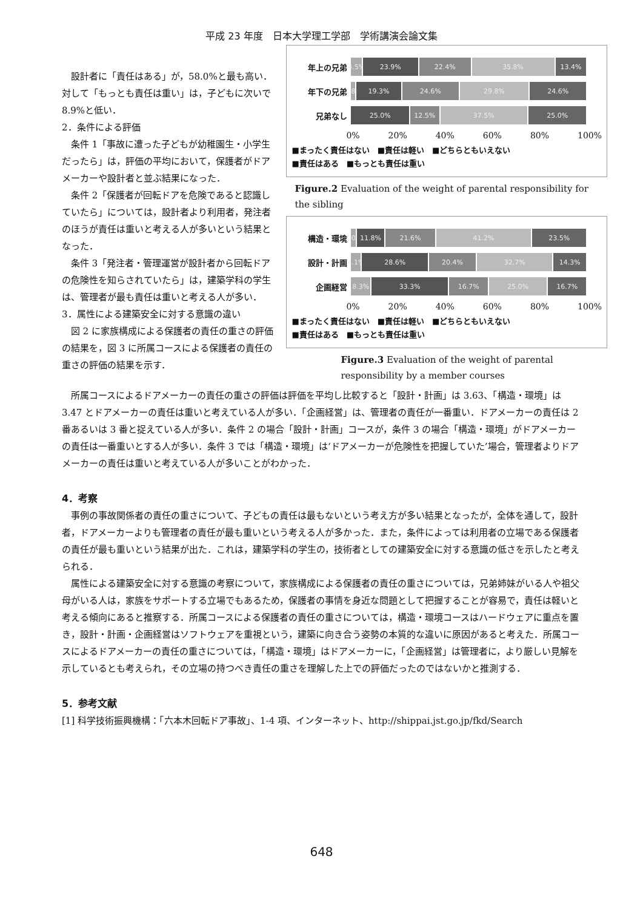平成 23 年度　日本大学理工学部　学術講演会論文集
　設計者に「責任はある」が，58.0%と最も高い．対して「もっとも責任は重い」は，子どもに次いで 8.9%と低い．
2．条件による評価
　条件 1「事故に遭った子どもが幼稚園生・小学生だったら」は，評価の平均において，保護者がドアメーカーや設計者と並ぶ結果になった．
　条件 2「保護者が回転ドアを危険であると認識していたら」については，設計者より利用者，発注者のほうが責任は重いと考える人が多いという結果となった．
　条件 3「発注者・管理運営が設計者から回転ドアの危険性を知らされていたら」は，建築学科の学生は、管理者が最も責任は重いと考える人が多い．
3．属性による建築安全に対する意識の違い
　図 2 に家族構成による保護者の責任の重さの評価の結果を，図 3 に所属コースによる保護者の責任の重さの評価の結果を示す．
年上の兄弟
4.5% 23.9% 22.4% 35.8% 13.4%
年下の兄弟
1.8% 19.3% 24.6% 29.8% 24.6%
兄弟なし
25.0% 12.5% 37.5% 25.0%
0% 20% 40% 60% 80% 100%
■まったく責任はない　■責任は軽い　■どちらともいえない
■責任はある　■もっとも責任は重い
Figure.2 Evaluation of the weight of parental responsibility for the sibling
構造・環境
2.0% 11.8% 21.6% 41.2% 23.5%
設計・計画
4.1% 28.6% 20.4% 32.7% 14.3%
企画経営
8.3% 33.3% 16.7% 25.0% 16.7%
0% 20% 40% 60% 80% 100%
■まったく責任はない　■責任は軽い　■どちらともいえない
■責任はある　■もっとも責任は重い
Figure.3 Evaluation of the weight of parental responsibility by a member courses
　所属コースによるドアメーカーの責任の重さの評価は評価を平均し比較すると「設計・計画」は 3.63、「構造・環境」は 3.47 とドアメーカーの責任は重いと考えている人が多い．「企画経営」は、管理者の責任が一番重い．ドアメーカーの責任は 2 番あるいは 3 番と捉えている人が多い．条件 2 の場合「設計・計画」コースが，条件 3 の場合「構造・環境」がドアメーカーの責任は一番重いとする人が多い．条件 3 では「構造・環境」は‘ドアメーカーが危険性を把握していた’場合，管理者よりドアメーカーの責任は重いと考えている人が多いことがわかった．
4．考察
　事例の事故関係者の責任の重さについて、子どもの責任は最もないという考え方が多い結果となったが，全体を通して，設計者，ドアメーカーよりも管理者の責任が最も重いという考える人が多かった．また，条件によっては利用者の立場である保護者の責任が最も重いという結果が出た．これは，建築学科の学生の，技術者としての建築安全に対する意識の低さを示したと考えられる．
　属性による建築安全に対する意識の考察について，家族構成による保護者の責任の重さについては，兄弟姉妹がいる人や祖父母がいる人は，家族をサポートする立場でもあるため，保護者の事情を身近な問題として把握することが容易で，責任は軽いと考える傾向にあると推察する．所属コースによる保護者の責任の重さについては，構造・環境コースはハードウェアに重点を置き，設計・計画・企画経営はソフトウェアを重視という，建築に向き合う姿勢の本質的な違いに原因があると考えた．所属コースによるドアメーカーの責任の重さについては，「構造・環境」はドアメーカーに，「企画経営」は管理者に，より厳しい見解を示しているとも考えられ，その立場の持つべき責任の重さを理解した上での評価だったのではないかと推測する．
5．参考文献
[1] 科学技術振興機構：「六本木回転ドア事故」、1-4 項、インターネット、http://shippai.jst.go.jp/fkd/Search
648